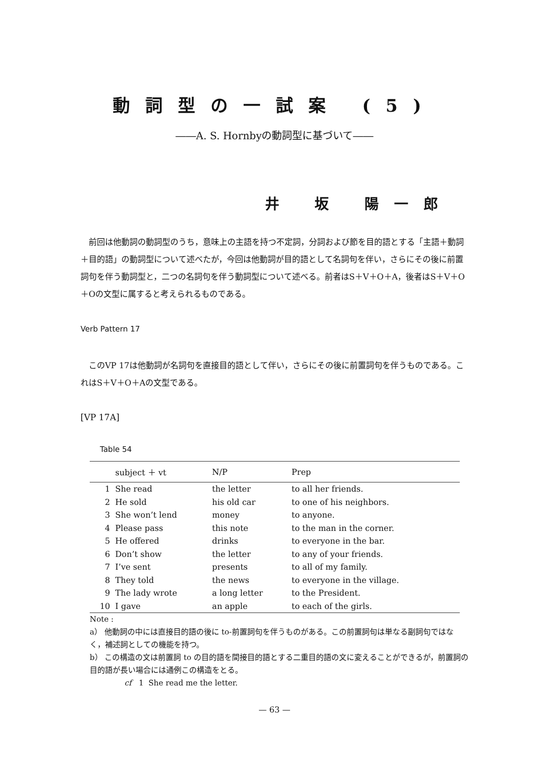動詞型の一試案 (5)
――A. S. Hornbyの動詞型に基づいて――
井 坂 陽一郎
前回は他動詞の動詞型のうち，意味上の主語を持つ不定詞，分詞および節を目的語とする「主語＋動詞＋目的語」の動詞型について述べたが，今回は他動詞が目的語として名詞句を伴い，さらにその後に前置詞句を伴う動詞型と，二つの名詞句を伴う動詞型について述べる。前者はS＋V＋O＋A，後者はS＋V＋O＋Oの文型に属すると考えられるものである。
Verb Pattern 17
このVP 17は他動詞が名詞句を直接目的語として伴い，さらにその後に前置詞句を伴うものである。これはS＋V＋O＋Aの文型である。
[VP 17A]
Table 54
| | subject ＋ vt | N/P | Prep |
| --- | --- | --- | --- |
| 1 | She read | the letter | to all her friends. |
| 2 | He sold | his old car | to one of his neighbors. |
| 3 | She won’t lend | money | to anyone. |
| 4 | Please pass | this note | to the man in the corner. |
| 5 | He offered | drinks | to everyone in the bar. |
| 6 | Don’t show | the letter | to any of your friends. |
| 7 | I’ve sent | presents | to all of my family. |
| 8 | They told | the news | to everyone in the village. |
| 9 | The lady wrote | a long letter | to the President. |
| 10 | I gave | an apple | to each of the girls. |
Note :
a） 他動詞の中には直接目的語の後に to-前置詞句を伴うものがある。この前置詞句は単なる副詞句ではなく，補述詞としての機能を持つ。
b） この構造の文は前置詞 to の目的語を間接目的語とする二重目的語の文に変えることができるが，前置詞の目的語が長い場合には通例この構造をとる。
cf 1 She read me the letter.
— 63 —